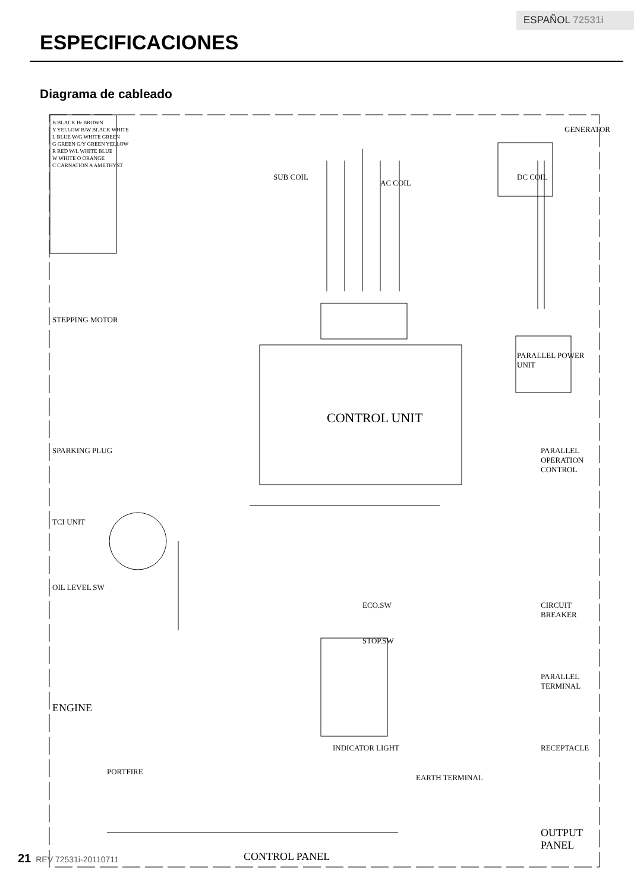ESPAÑOL 72531i
ESPECIFICACIONES
Diagrama de cableado
CONTROL PANEL
CONTROL UNIT
GENERATOR
DC COIL
AC COIL
SUB COIL
PARALLEL POWER UNIT
PARALLEL OPERATION CONTROL
STEPPING MOTOR
SPARKING PLUG
TCI UNIT
OIL LEVEL SW
ENGINE
ECO.SW
STOP.SW
INDICATOR LIGHT
EARTH TERMINAL
CIRCUIT BREAKER
PARALLEL TERMINAL
RECEPTACLE
OUTPUT PANEL
PORTFIRE
B BLACK Br BROWN
Y YELLOW B/W BLACK WHITE
L BLUE W/G WHITE GREEN
G GREEN G/Y GREEN YELLOW
R RED W/L WHITE BLUE
W WHITE O ORANGE
C CARNATION A AMETHYST
21 REV 72531i-20110711